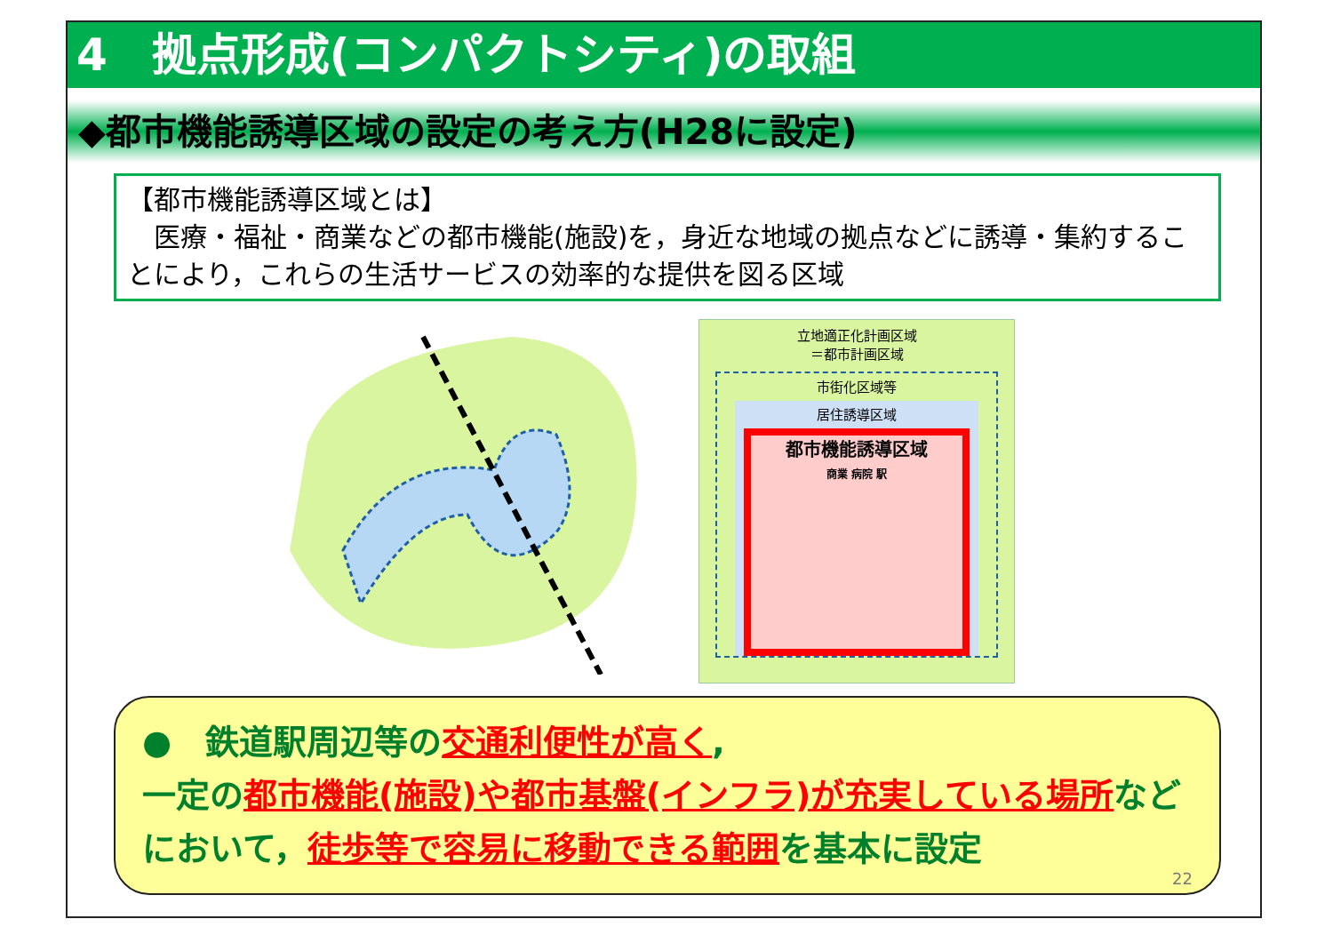4　拠点形成(コンパクトシティ)の取組
◆都市機能誘導区域の設定の考え方(H28に設定)
【都市機能誘導区域とは】
　医療・福祉・商業などの都市機能(施設)を，身近な地域の拠点などに誘導・集約することにより，これらの生活サービスの効率的な提供を図る区域
立地適正化計画区域
＝都市計画区域
市街化区域等
居住誘導区域
都市機能誘導区域
商業 病院 駅
●　鉄道駅周辺等の交通利便性が高く,
一定の都市機能(施設)や都市基盤(インフラ)が充実している場所など
において，徒歩等で容易に移動できる範囲を基本に設定
22